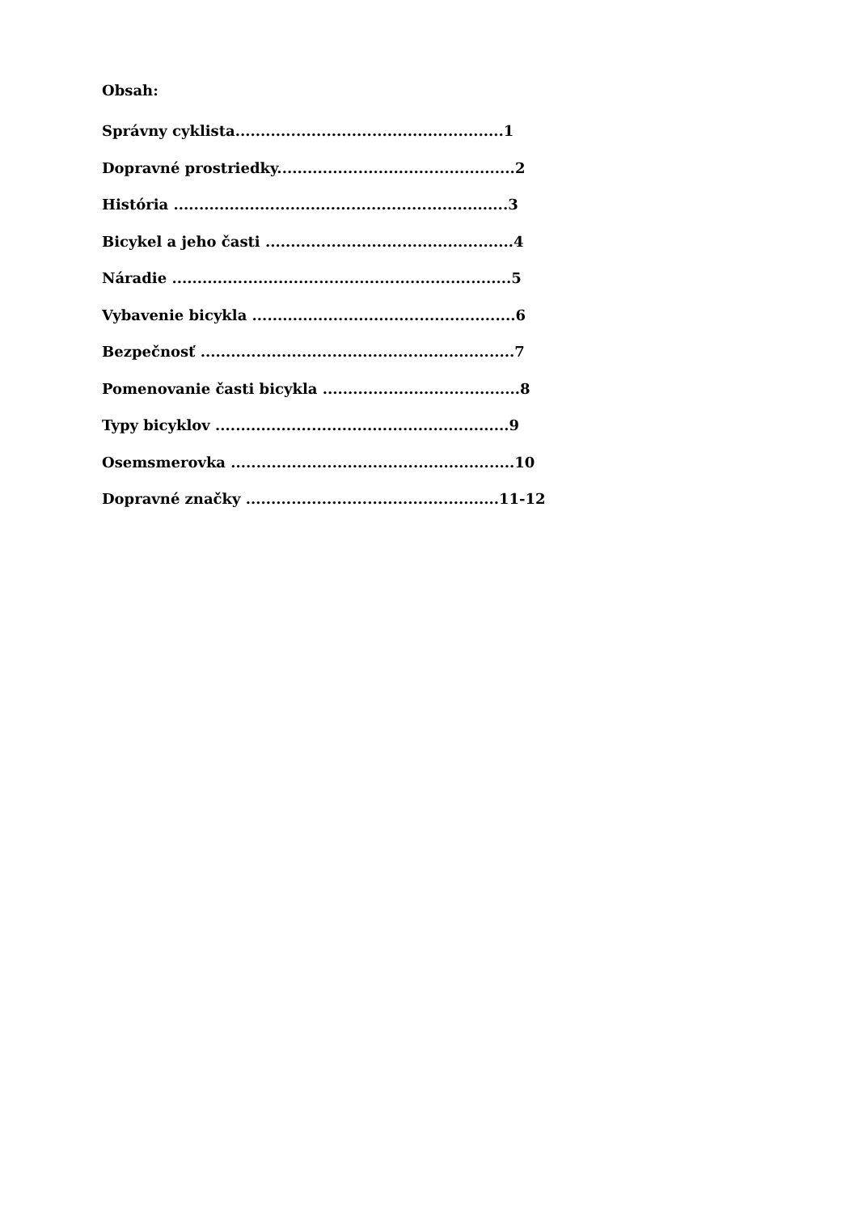Obsah:
Správny cyklista.....................................................1
Dopravné prostriedky...............................................2
História ..................................................................3
Bicykel a jeho časti .................................................4
Náradie ...................................................................5
Vybavenie bicykla ....................................................6
Bezpečnosť ..............................................................7
Pomenovanie časti bicykla .......................................8
Typy bicyklov ..........................................................9
Osemsmerovka ........................................................10
Dopravné značky ..................................................11-12